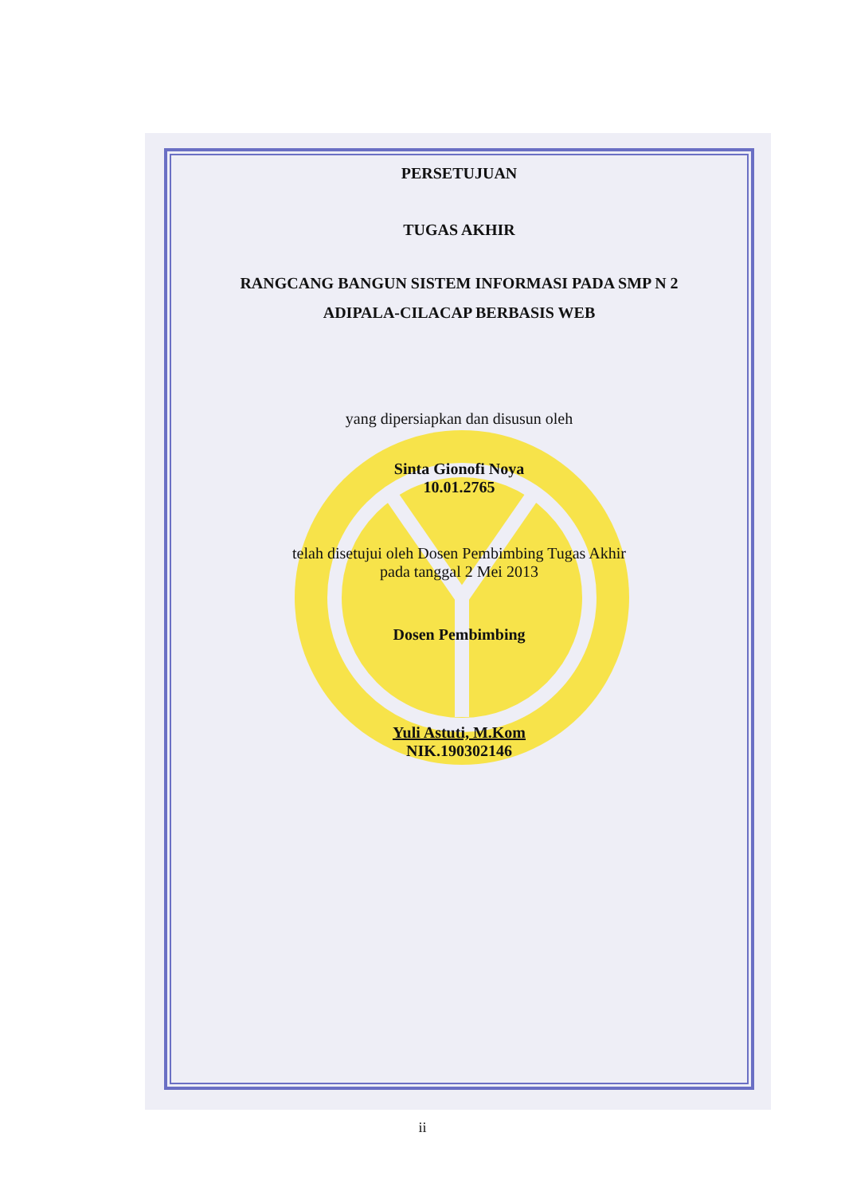PERSETUJUAN
TUGAS AKHIR
RANGCANG BANGUN SISTEM INFORMASI PADA SMP N 2
ADIPALA-CILACAP BERBASIS WEB
yang dipersiapkan dan disusun oleh
Sinta Gionofi Noya
10.01.2765
telah disetujui oleh Dosen Pembimbing Tugas Akhir
pada tanggal 2 Mei 2013
Dosen Pembimbing
Yuli Astuti, M.Kom
NIK.190302146
ii